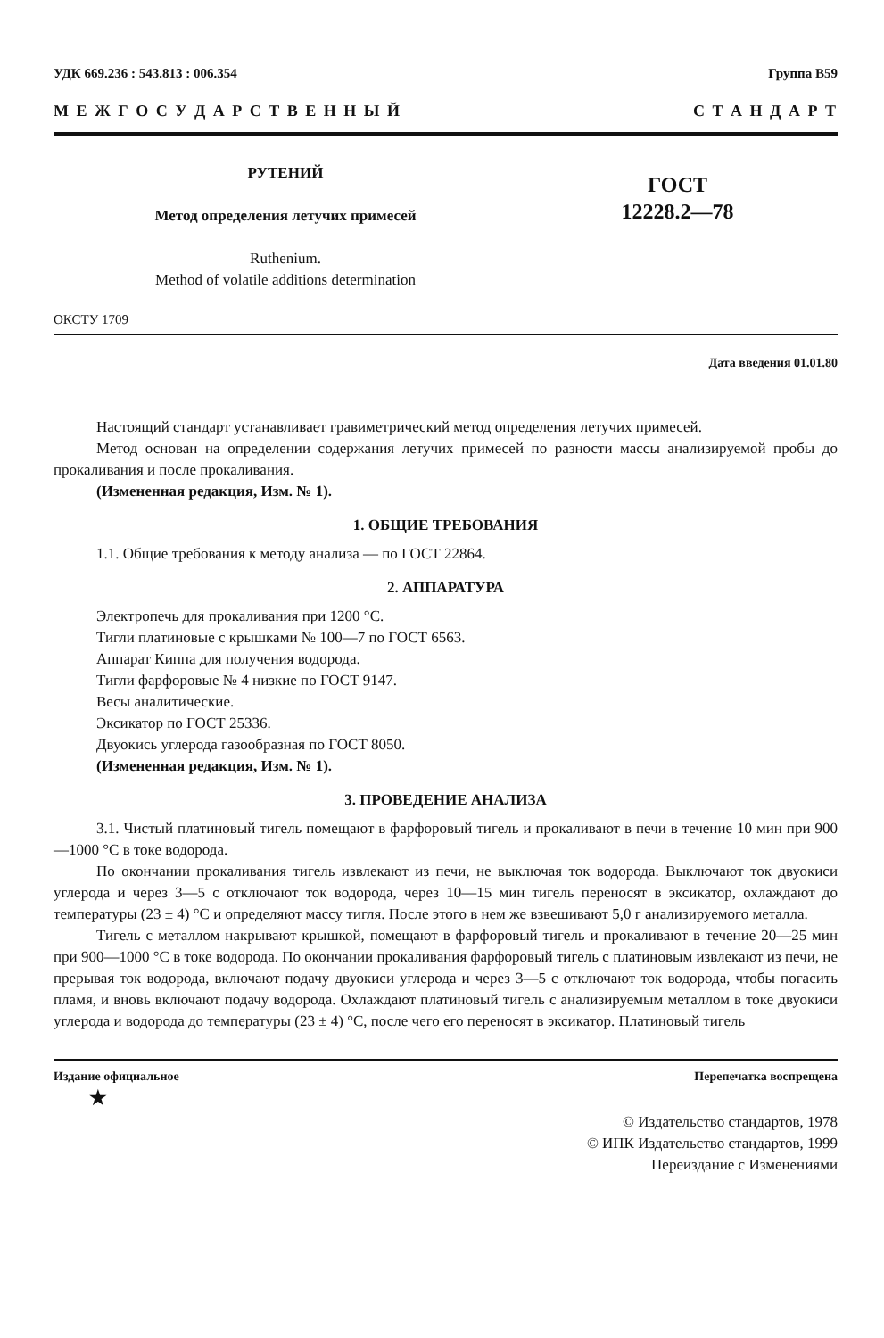УДК 669.236 : 543.813 : 006.354 Группа В59
М Е Ж Г О С У Д А Р С Т В Е Н Н Ы Й С Т А Н Д А Р Т
РУТЕНИЙ
Метод определения летучих примесей
Ruthenium.
Method of volatile additions determination
ГОСТ
12228.2—78
ОКСТУ 1709
Дата введения 01.01.80
Настоящий стандарт устанавливает гравиметрический метод определения летучих примесей.
Метод основан на определении содержания летучих примесей по разности массы анализируемой пробы до прокаливания и после прокаливания.
(Измененная редакция, Изм. № 1).
1. ОБЩИЕ ТРЕБОВАНИЯ
1.1. Общие требования к методу анализа — по ГОСТ 22864.
2. АППАРАТУРА
Электропечь для прокаливания при 1200 °С.
Тигли платиновые с крышками № 100—7 по ГОСТ 6563.
Аппарат Киппа для получения водорода.
Тигли фарфоровые № 4 низкие по ГОСТ 9147.
Весы аналитические.
Эксикатор по ГОСТ 25336.
Двуокись углерода газообразная по ГОСТ 8050.
(Измененная редакция, Изм. № 1).
3. ПРОВЕДЕНИЕ АНАЛИЗА
3.1. Чистый платиновый тигель помещают в фарфоровый тигель и прокаливают в печи в течение 10 мин при 900—1000 °С в токе водорода.
По окончании прокаливания тигель извлекают из печи, не выключая ток водорода. Выключают ток двуокиси углерода и через 3—5 с отключают ток водорода, через 10—15 мин тигель переносят в эксикатор, охлаждают до температуры (23 ± 4) °С и определяют массу тигля. После этого в нем же взвешивают 5,0 г анализируемого металла.
Тигель с металлом накрывают крышкой, помещают в фарфоровый тигель и прокаливают в течение 20—25 мин при 900—1000 °С в токе водорода. По окончании прокаливания фарфоровый тигель с платиновым извлекают из печи, не прерывая ток водорода, включают подачу двуокиси углерода и через 3—5 с отключают ток водорода, чтобы погасить пламя, и вновь включают подачу водорода. Охлаждают платиновый тигель с анализируемым металлом в токе двуокиси углерода и водорода до температуры (23 ± 4) °С, после чего его переносят в эксикатор. Платиновый тигель
Издание официальное
★ Перепечатка воспрещена
© Издательство стандартов, 1978
© ИПК Издательство стандартов, 1999
Переиздание с Изменениями